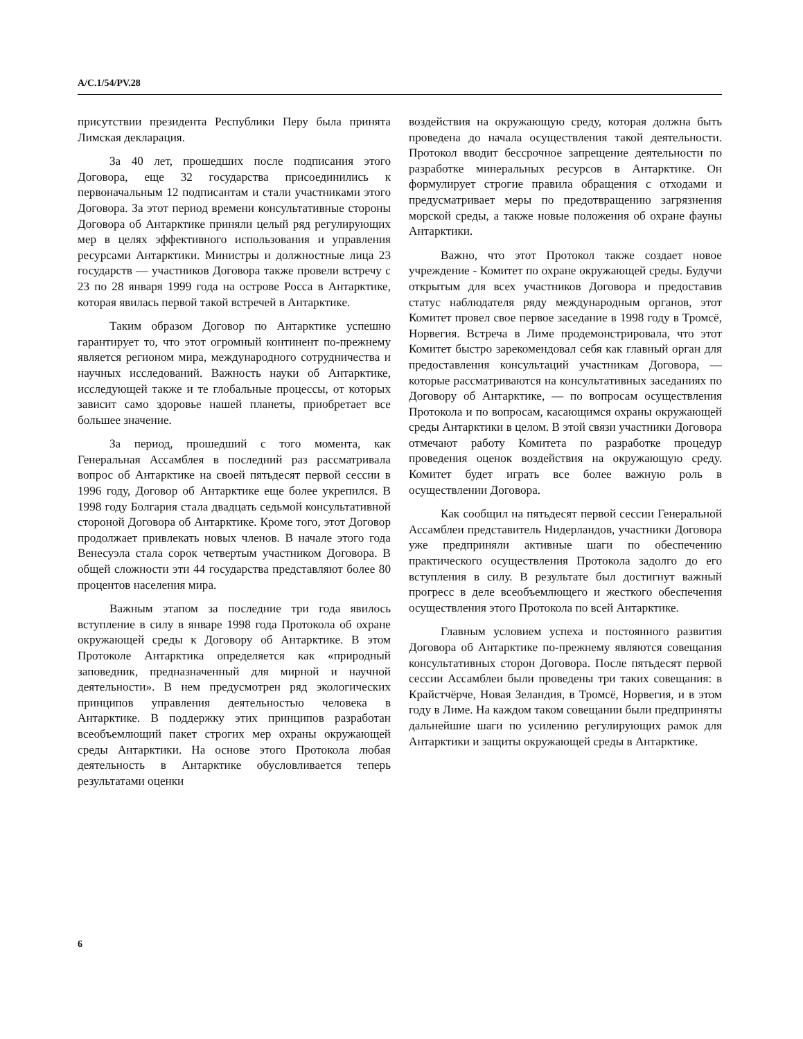A/C.1/54/PV.28
присутствии президента Республики Перу была принята Лимская декларация.
За 40 лет, прошедших после подписания этого Договора, еще 32 государства присоединились к первоначальным 12 подписантам и стали участниками этого Договора. За этот период времени консультативные стороны Договора об Антарктике приняли целый ряд регулирующих мер в целях эффективного использования и управления ресурсами Антарктики. Министры и должностные лица 23 государств — участников Договора также провели встречу с 23 по 28 января 1999 года на острове Росса в Антарктике, которая явилась первой такой встречей в Антарктике.
Таким образом Договор по Антарктике успешно гарантирует то, что этот огромный континент по-прежнему является регионом мира, международного сотрудничества и научных исследований. Важность науки об Антарктике, исследующей также и те глобальные процессы, от которых зависит само здоровье нашей планеты, приобретает все большее значение.
За период, прошедший с того момента, как Генеральная Ассамблея в последний раз рассматривала вопрос об Антарктике на своей пятьдесят первой сессии в 1996 году, Договор об Антарктике еще более укрепился. В 1998 году Болгария стала двадцать седьмой консультативной стороной Договора об Антарктике. Кроме того, этот Договор продолжает привлекать новых членов. В начале этого года Венесуэла стала сорок четвертым участником Договора. В общей сложности эти 44 государства представляют более 80 процентов населения мира.
Важным этапом за последние три года явилось вступление в силу в январе 1998 года Протокола об охране окружающей среды к Договору об Антарктике. В этом Протоколе Антарктика определяется как «природный заповедник, предназначенный для мирной и научной деятельности». В нем предусмотрен ряд экологических принципов управления деятельностью человека в Антарктике. В поддержку этих принципов разработан всеобъемлющий пакет строгих мер охраны окружающей среды Антарктики. На основе этого Протокола любая деятельность в Антарктике обусловливается теперь результатами оценки
воздействия на окружающую среду, которая должна быть проведена до начала осуществления такой деятельности. Протокол вводит бессрочное запрещение деятельности по разработке минеральных ресурсов в Антарктике. Он формулирует строгие правила обращения с отходами и предусматривает меры по предотвращению загрязнения морской среды, а также новые положения об охране фауны Антарктики.
Важно, что этот Протокол также создает новое учреждение - Комитет по охране окружающей среды. Будучи открытым для всех участников Договора и предоставив статус наблюдателя ряду международным органов, этот Комитет провел свое первое заседание в 1998 году в Тромсё, Норвегия. Встреча в Лиме продемонстрировала, что этот Комитет быстро зарекомендовал себя как главный орган для предоставления консультаций участникам Договора, — которые рассматриваются на консультативных заседаниях по Договору об Антарктике, — по вопросам осуществления Протокола и по вопросам, касающимся охраны окружающей среды Антарктики в целом. В этой связи участники Договора отмечают работу Комитета по разработке процедур проведения оценок воздействия на окружающую среду. Комитет будет играть все более важную роль в осуществлении Договора.
Как сообщил на пятьдесят первой сессии Генеральной Ассамблеи представитель Нидерландов, участники Договора уже предприняли активные шаги по обеспечению практического осуществления Протокола задолго до его вступления в силу. В результате был достигнут важный прогресс в деле всеобъемлющего и жесткого обеспечения осуществления этого Протокола по всей Антарктике.
Главным условием успеха и постоянного развития Договора об Антарктике по-прежнему являются совещания консультативных сторон Договора. После пятьдесят первой сессии Ассамблеи были проведены три таких совещания: в Крайстчёрче, Новая Зеландия, в Тромсё, Норвегия, и в этом году в Лиме. На каждом таком совещании были предприняты дальнейшие шаги по усилению регулирующих рамок для Антарктики и защиты окружающей среды в Антарктике.
6